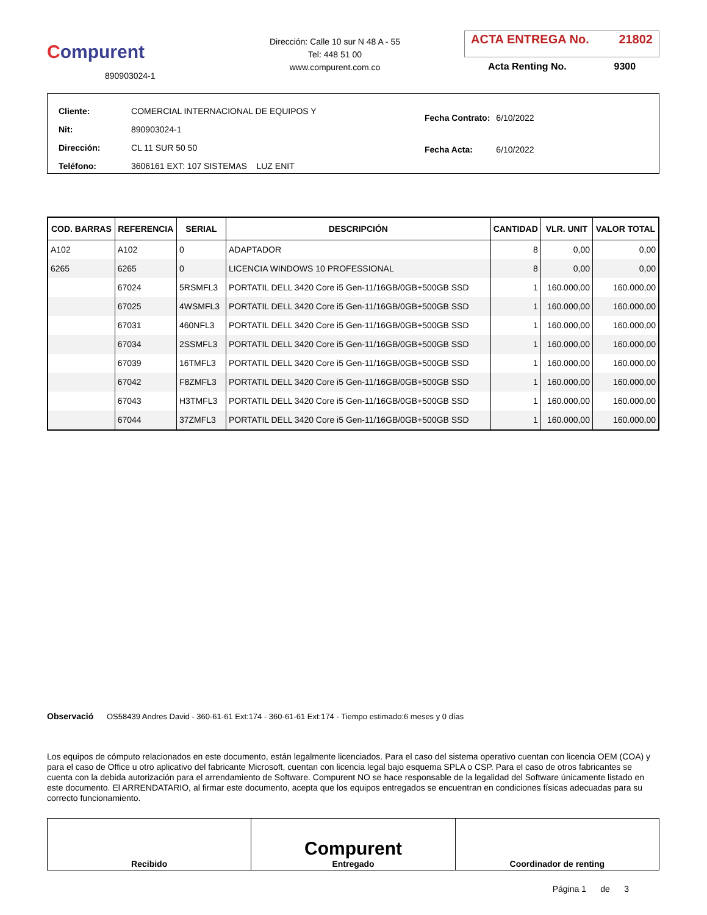Compurent
890903024-1
Dirección: Calle 10 sur N 48 A - 55
Tel: 448 51 00
www.compurent.com.co
ACTA ENTREGA No. 21802
Acta Renting No. 9300
| Cliente: | COMERCIAL INTERNACIONAL DE EQUIPOS Y |
| Nit: | 890903024-1 |
| Dirección: | CL 11 SUR 50 50 |
| Teléfono: | 3606161 EXT: 107 SISTEMAS LUZ ENIT |
| Fecha Contrato: | 6/10/2022 |
| Fecha Acta: | 6/10/2022 |
| COD. BARRAS | REFERENCIA | SERIAL | DESCRIPCIÓN | CANTIDAD | VLR. UNIT | VALOR TOTAL |
| --- | --- | --- | --- | --- | --- | --- |
| A102 | A102 | 0 | ADAPTADOR | 8 | 0,00 | 0,00 |
| 6265 | 6265 | 0 | LICENCIA WINDOWS 10 PROFESSIONAL | 8 | 0,00 | 0,00 |
| | 67024 | 5RSMFL3 | PORTATIL DELL 3420 Core i5 Gen-11/16GB/0GB+500GB SSD | 1 | 160.000,00 | 160.000,00 |
| | 67025 | 4WSMFL3 | PORTATIL DELL 3420 Core i5 Gen-11/16GB/0GB+500GB SSD | 1 | 160.000,00 | 160.000,00 |
| | 67031 | 460NFL3 | PORTATIL DELL 3420 Core i5 Gen-11/16GB/0GB+500GB SSD | 1 | 160.000,00 | 160.000,00 |
| | 67034 | 2SSMFL3 | PORTATIL DELL 3420 Core i5 Gen-11/16GB/0GB+500GB SSD | 1 | 160.000,00 | 160.000,00 |
| | 67039 | 16TMFL3 | PORTATIL DELL 3420 Core i5 Gen-11/16GB/0GB+500GB SSD | 1 | 160.000,00 | 160.000,00 |
| | 67042 | F8ZMFL3 | PORTATIL DELL 3420 Core i5 Gen-11/16GB/0GB+500GB SSD | 1 | 160.000,00 | 160.000,00 |
| | 67043 | H3TMFL3 | PORTATIL DELL 3420 Core i5 Gen-11/16GB/0GB+500GB SSD | 1 | 160.000,00 | 160.000,00 |
| | 67044 | 37ZMFL3 | PORTATIL DELL 3420 Core i5 Gen-11/16GB/0GB+500GB SSD | 1 | 160.000,00 | 160.000,00 |
Observació OS58439 Andres David - 360-61-61 Ext:174 - 360-61-61 Ext:174 - Tiempo estimado:6 meses y 0 días
Los equipos de cómputo relacionados en este documento, están legalmente licenciados. Para el caso del sistema operativo cuentan con licencia OEM (COA) y para el caso de Office u otro aplicativo del fabricante Microsoft, cuentan con licencia legal bajo esquema SPLA o CSP. Para el caso de otros fabricantes se cuenta con la debida autorización para el arrendamiento de Software. Compurent NO se hace responsable de la legalidad del Software únicamente listado en este documento. El ARRENDATARIO, al firmar este documento, acepta que los equipos entregados se encuentran en condiciones físicas adecuadas para su correcto funcionamiento.
Recibido
Compurent
Entregado
Coordinador de renting
Página 1 de 3